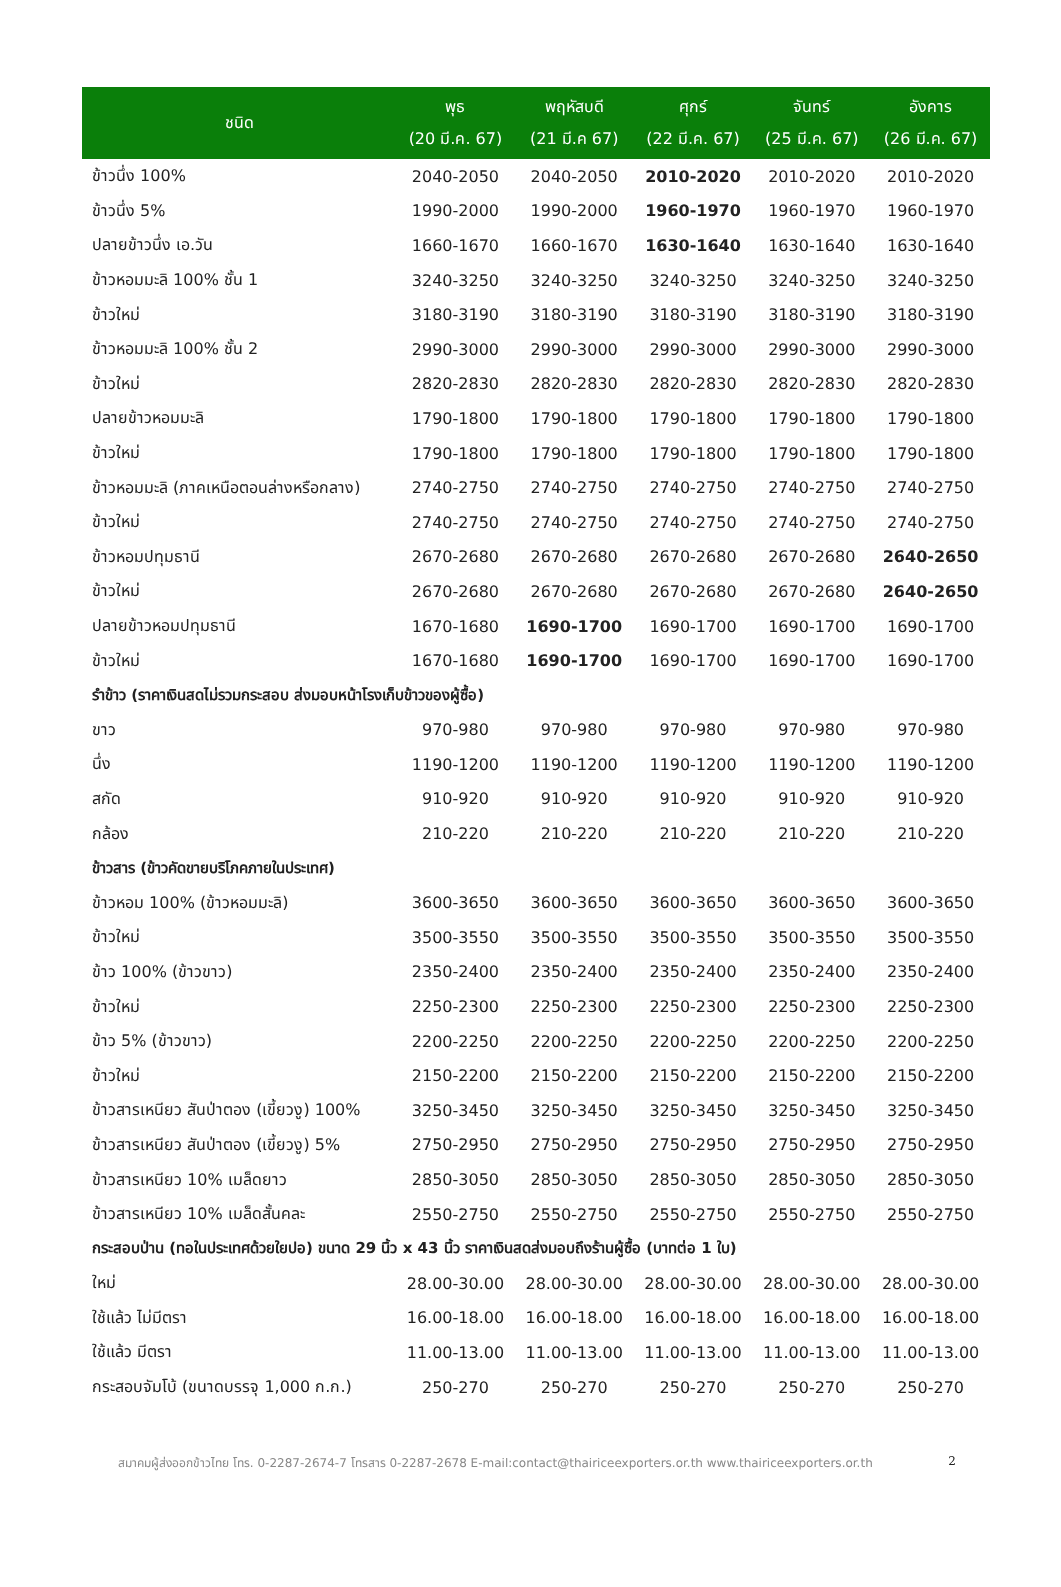| ชนิด | พุธ (20 มี.ค. 67) | พฤหัสบดี (21 มี.ค 67) | ศุกร์ (22 มี.ค. 67) | จันทร์ (25 มี.ค. 67) | อังคาร (26 มี.ค. 67) |
| --- | --- | --- | --- | --- | --- |
| ข้าวนึ่ง 100% | 2040-2050 | 2040-2050 | 2010-2020 | 2010-2020 | 2010-2020 |
| ข้าวนึ่ง 5% | 1990-2000 | 1990-2000 | 1960-1970 | 1960-1970 | 1960-1970 |
| ปลายข้าวนึ่ง เอ.วัน | 1660-1670 | 1660-1670 | 1630-1640 | 1630-1640 | 1630-1640 |
| ข้าวหอมมะลิ 100% ชั้น 1 | 3240-3250 | 3240-3250 | 3240-3250 | 3240-3250 | 3240-3250 |
| ข้าวใหม่ | 3180-3190 | 3180-3190 | 3180-3190 | 3180-3190 | 3180-3190 |
| ข้าวหอมมะลิ 100% ชั้น 2 | 2990-3000 | 2990-3000 | 2990-3000 | 2990-3000 | 2990-3000 |
| ข้าวใหม่ | 2820-2830 | 2820-2830 | 2820-2830 | 2820-2830 | 2820-2830 |
| ปลายข้าวหอมมะลิ | 1790-1800 | 1790-1800 | 1790-1800 | 1790-1800 | 1790-1800 |
| ข้าวใหม่ | 1790-1800 | 1790-1800 | 1790-1800 | 1790-1800 | 1790-1800 |
| ข้าวหอมมะลิ (ภาคเหนือตอนล่างหรือกลาง) | 2740-2750 | 2740-2750 | 2740-2750 | 2740-2750 | 2740-2750 |
| ข้าวใหม่ | 2740-2750 | 2740-2750 | 2740-2750 | 2740-2750 | 2740-2750 |
| ข้าวหอมปทุมธานี | 2670-2680 | 2670-2680 | 2670-2680 | 2670-2680 | 2640-2650 |
| ข้าวใหม่ | 2670-2680 | 2670-2680 | 2670-2680 | 2670-2680 | 2640-2650 |
| ปลายข้าวหอมปทุมธานี | 1670-1680 | 1690-1700 | 1690-1700 | 1690-1700 | 1690-1700 |
| ข้าวใหม่ | 1670-1680 | 1690-1700 | 1690-1700 | 1690-1700 | 1690-1700 |
| รำข้าว (ราคาเงินสดไม่รวมกระสอบ ส่งมอบหน้าโรงเก็บข้าวของผู้ซื้อ) | | | | | |
| ขาว | 970-980 | 970-980 | 970-980 | 970-980 | 970-980 |
| นึ่ง | 1190-1200 | 1190-1200 | 1190-1200 | 1190-1200 | 1190-1200 |
| สกัด | 910-920 | 910-920 | 910-920 | 910-920 | 910-920 |
| กล้อง | 210-220 | 210-220 | 210-220 | 210-220 | 210-220 |
| ข้าวสาร (ข้าวคัดขายบริโภคภายในประเทศ) | | | | | |
| ข้าวหอม 100% (ข้าวหอมมะลิ) | 3600-3650 | 3600-3650 | 3600-3650 | 3600-3650 | 3600-3650 |
| ข้าวใหม่ | 3500-3550 | 3500-3550 | 3500-3550 | 3500-3550 | 3500-3550 |
| ข้าว 100% (ข้าวขาว) | 2350-2400 | 2350-2400 | 2350-2400 | 2350-2400 | 2350-2400 |
| ข้าวใหม่ | 2250-2300 | 2250-2300 | 2250-2300 | 2250-2300 | 2250-2300 |
| ข้าว 5% (ข้าวขาว) | 2200-2250 | 2200-2250 | 2200-2250 | 2200-2250 | 2200-2250 |
| ข้าวใหม่ | 2150-2200 | 2150-2200 | 2150-2200 | 2150-2200 | 2150-2200 |
| ข้าวสารเหนียว สันป่าตอง (เขี้ยวงู) 100% | 3250-3450 | 3250-3450 | 3250-3450 | 3250-3450 | 3250-3450 |
| ข้าวสารเหนียว สันป่าตอง (เขี้ยวงู) 5% | 2750-2950 | 2750-2950 | 2750-2950 | 2750-2950 | 2750-2950 |
| ข้าวสารเหนียว 10% เมล็ดยาว | 2850-3050 | 2850-3050 | 2850-3050 | 2850-3050 | 2850-3050 |
| ข้าวสารเหนียว 10% เมล็ดสั้นคละ | 2550-2750 | 2550-2750 | 2550-2750 | 2550-2750 | 2550-2750 |
| กระสอบป่าน (ทอในประเทศด้วยใยปอ) ขนาด 29 นิ้ว x 43 นิ้ว ราคาเงินสดส่งมอบถึงร้านผู้ซื้อ (บาทต่อ 1 ใบ) | | | | | |
| ใหม่ | 28.00-30.00 | 28.00-30.00 | 28.00-30.00 | 28.00-30.00 | 28.00-30.00 |
| ใช้แล้ว ไม่มีตรา | 16.00-18.00 | 16.00-18.00 | 16.00-18.00 | 16.00-18.00 | 16.00-18.00 |
| ใช้แล้ว มีตรา | 11.00-13.00 | 11.00-13.00 | 11.00-13.00 | 11.00-13.00 | 11.00-13.00 |
| กระสอบจัมโบ้ (ขนาดบรรจุ 1,000 ก.ก.) | 250-270 | 250-270 | 250-270 | 250-270 | 250-270 |
สมาคมผู้ส่งออกข้าวไทย โทร. 0-2287-2674-7 โทรสาร 0-2287-2678 E-mail:contact@thairiceexporters.or.th www.thairiceexporters.or.th 2